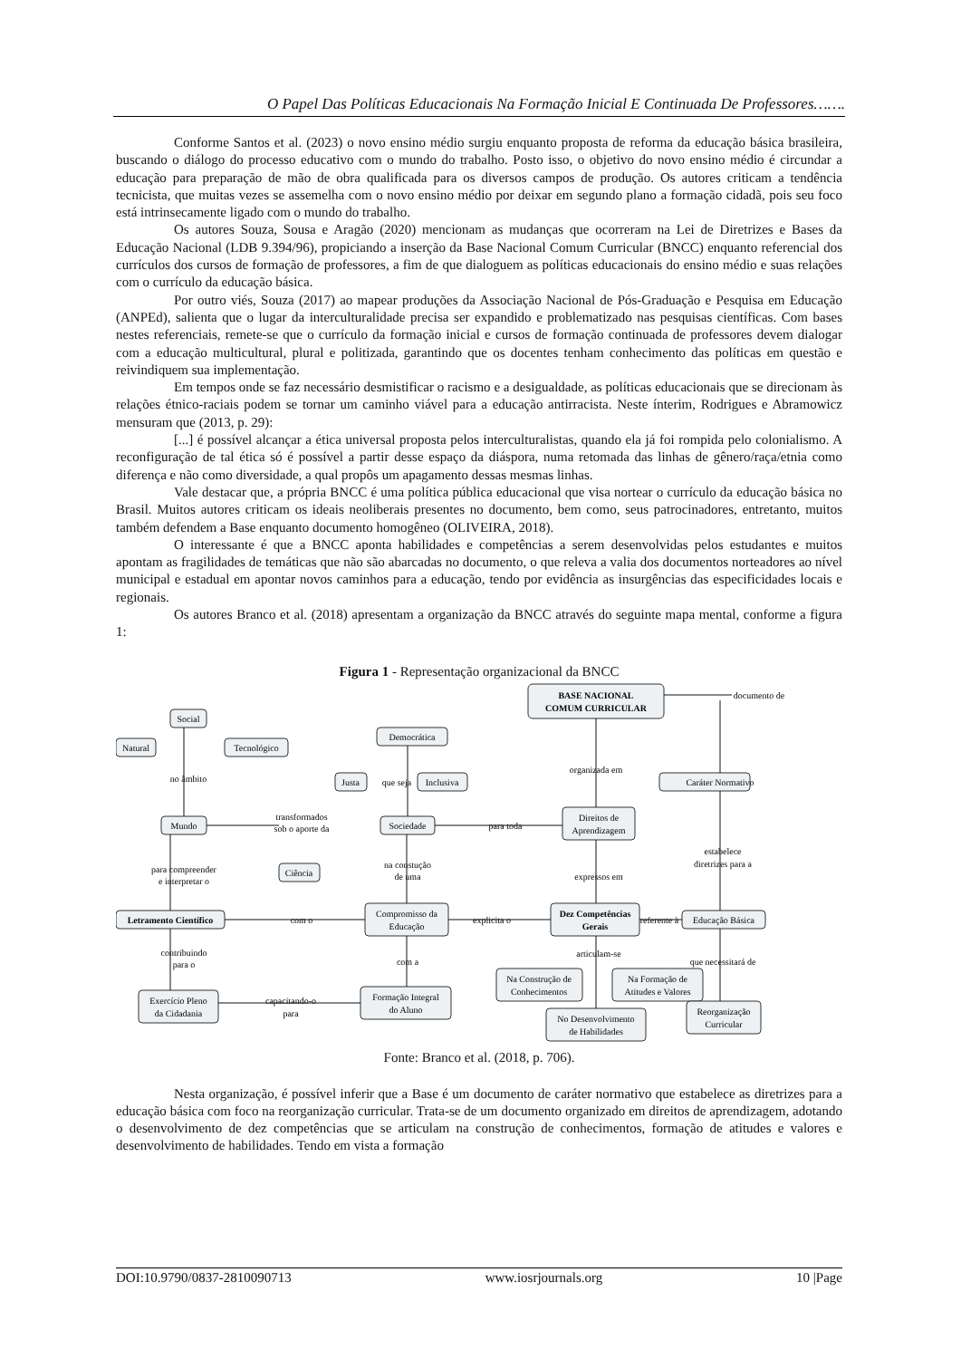O Papel Das Políticas Educacionais Na Formação Inicial E Continuada De Professores…….
Conforme Santos et al. (2023) o novo ensino médio surgiu enquanto proposta de reforma da educação básica brasileira, buscando o diálogo do processo educativo com o mundo do trabalho. Posto isso, o objetivo do novo ensino médio é circundar a educação para preparação de mão de obra qualificada para os diversos campos de produção. Os autores criticam a tendência tecnicista, que muitas vezes se assemelha com o novo ensino médio por deixar em segundo plano a formação cidadã, pois seu foco está intrinsecamente ligado com o mundo do trabalho.
Os autores Souza, Sousa e Aragão (2020) mencionam as mudanças que ocorreram na Lei de Diretrizes e Bases da Educação Nacional (LDB 9.394/96), propiciando a inserção da Base Nacional Comum Curricular (BNCC) enquanto referencial dos currículos dos cursos de formação de professores, a fim de que dialoguem as políticas educacionais do ensino médio e suas relações com o currículo da educação básica.
Por outro viés, Souza (2017) ao mapear produções da Associação Nacional de Pós-Graduação e Pesquisa em Educação (ANPEd), salienta que o lugar da interculturalidade precisa ser expandido e problematizado nas pesquisas científicas. Com bases nestes referenciais, remete-se que o currículo da formação inicial e cursos de formação continuada de professores devem dialogar com a educação multicultural, plural e politizada, garantindo que os docentes tenham conhecimento das políticas em questão e reivindiquem sua implementação.
Em tempos onde se faz necessário desmistificar o racismo e a desigualdade, as políticas educacionais que se direcionam às relações étnico-raciais podem se tornar um caminho viável para a educação antirracista. Neste ínterim, Rodrigues e Abramowicz mensuram que (2013, p. 29):
[...] é possível alcançar a ética universal proposta pelos interculturalistas, quando ela já foi rompida pelo colonialismo. A reconfiguração de tal ética só é possível a partir desse espaço da diáspora, numa retomada das linhas de gênero/raça/etnia como diferença e não como diversidade, a qual propôs um apagamento dessas mesmas linhas.
Vale destacar que, a própria BNCC é uma política pública educacional que visa nortear o currículo da educação básica no Brasil. Muitos autores criticam os ideais neoliberais presentes no documento, bem como, seus patrocinadores, entretanto, muitos também defendem a Base enquanto documento homogêneo (OLIVEIRA, 2018).
O interessante é que a BNCC aponta habilidades e competências a serem desenvolvidas pelos estudantes e muitos apontam as fragilidades de temáticas que não são abarcadas no documento, o que releva a valia dos documentos norteadores ao nível municipal e estadual em apontar novos caminhos para a educação, tendo por evidência as insurgências das especificidades locais e regionais.
Os autores Branco et al. (2018) apresentam a organização da BNCC através do seguinte mapa mental, conforme a figura 1:
Figura 1 - Representação organizacional da BNCC
BASE NACIONAL
COMUM CURRICULAR
documento de
Social
Natural
Tecnológico
Democrática
no âmbito
Justa
que seja
Inclusiva
organizada em
Caráter Normativo
Mundo
transformados
sob o aporte da
Sociedade
para toda
Direitos de
Aprendizagem
estabelece
diretrizes para a
para compreender
e interpretar o
Ciência
na constução
de uma
expressos em
Letramento Científico
com o
Compromisso da
Educação
explicita o
Dez Competências
Gerais
referente à
Educação Básica
contribuindo
para o
com a
articulam-se
que necessitará de
Na Construção de
Conhecimentos
Na Formação de
Atitudes e Valores
Exercício Pleno
da Cidadania
capacitando-o
para
Formação Integral
do Aluno
No Desenvolvimento
de Habilidades
Reorganização
Curricular
Fonte: Branco et al. (2018, p. 706).
Nesta organização, é possível inferir que a Base é um documento de caráter normativo que estabelece as diretrizes para a educação básica com foco na reorganização curricular. Trata-se de um documento organizado em direitos de aprendizagem, adotando o desenvolvimento de dez competências que se articulam na construção de conhecimentos, formação de atitudes e valores e desenvolvimento de habilidades. Tendo em vista a formação
DOI:10.9790/0837-2810090713 www.iosrjournals.org 10 |Page